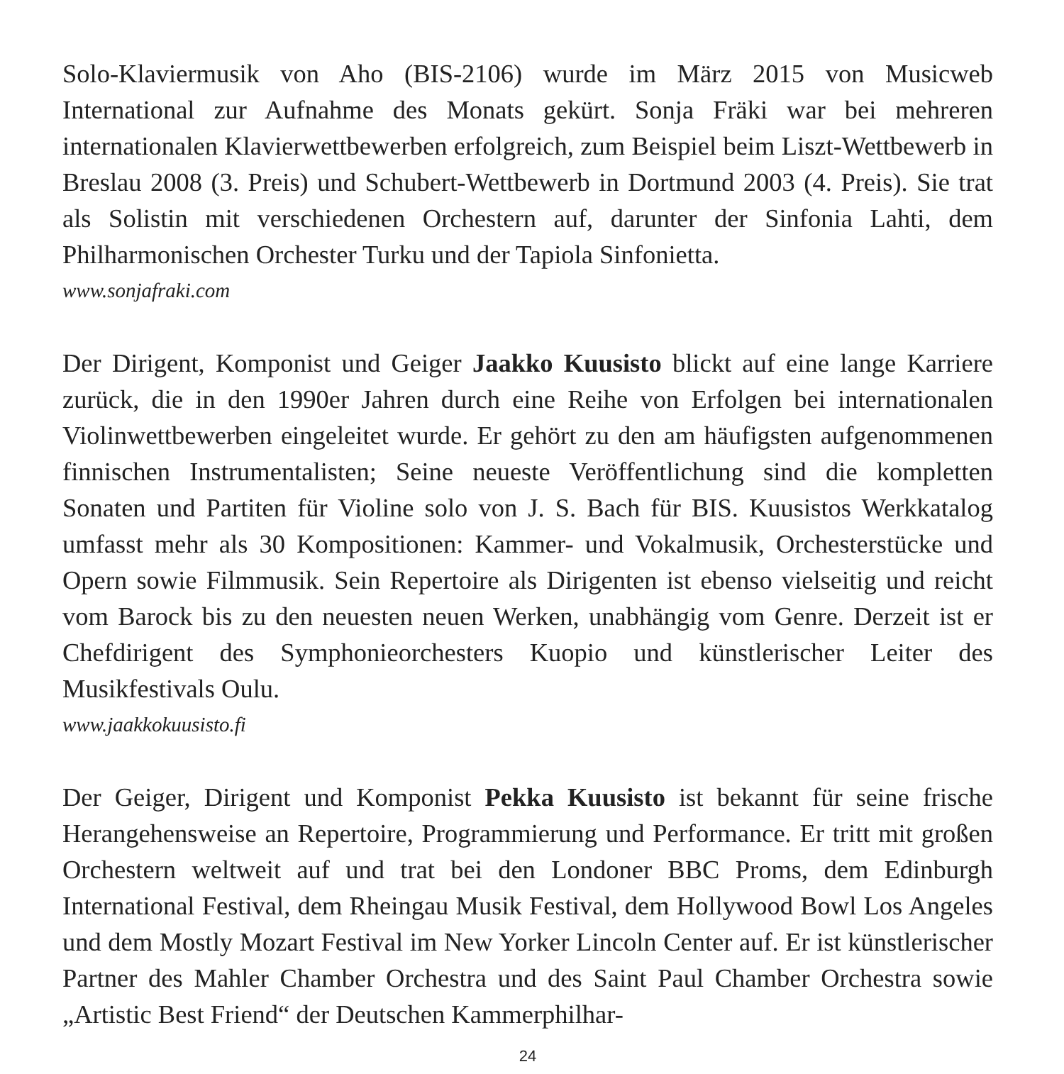Solo-Klaviermusik von Aho (BIS-2106) wurde im März 2015 von Musicweb International zur Aufnahme des Monats gekürt. Sonja Fräki war bei mehreren internationalen Klavierwettbewerben erfolgreich, zum Beispiel beim Liszt-Wettbewerb in Breslau 2008 (3. Preis) und Schubert-Wettbewerb in Dortmund 2003 (4. Preis). Sie trat als Solistin mit verschiedenen Orchestern auf, darunter der Sinfonia Lahti, dem Philharmonischen Orchester Turku und der Tapiola Sinfonietta.
www.sonjafraki.com
Der Dirigent, Komponist und Geiger Jaakko Kuusisto blickt auf eine lange Karriere zurück, die in den 1990er Jahren durch eine Reihe von Erfolgen bei internationalen Violinwettbewerben eingeleitet wurde. Er gehört zu den am häufigsten aufgenommenen finnischen Instrumentalisten; Seine neueste Veröffentlichung sind die kompletten Sonaten und Partiten für Violine solo von J. S. Bach für BIS. Kuusistos Werkkatalog umfasst mehr als 30 Kompositionen: Kammer- und Vokalmusik, Orchesterstücke und Opern sowie Filmmusik. Sein Repertoire als Dirigenten ist ebenso vielseitig und reicht vom Barock bis zu den neuesten neuen Werken, unabhängig vom Genre. Derzeit ist er Chefdirigent des Symphonieorchesters Kuopio und künstlerischer Leiter des Musikfestivals Oulu.
www.jaakkokuusisto.fi
Der Geiger, Dirigent und Komponist Pekka Kuusisto ist bekannt für seine frische Herangehensweise an Repertoire, Programmierung und Performance. Er tritt mit großen Orchestern weltweit auf und trat bei den Londoner BBC Proms, dem Edinburgh International Festival, dem Rheingau Musik Festival, dem Hollywood Bowl Los Angeles und dem Mostly Mozart Festival im New Yorker Lincoln Center auf. Er ist künstlerischer Partner des Mahler Chamber Orchestra und des Saint Paul Chamber Orchestra sowie „Artistic Best Friend“ der Deutschen Kammerphilhar-
24